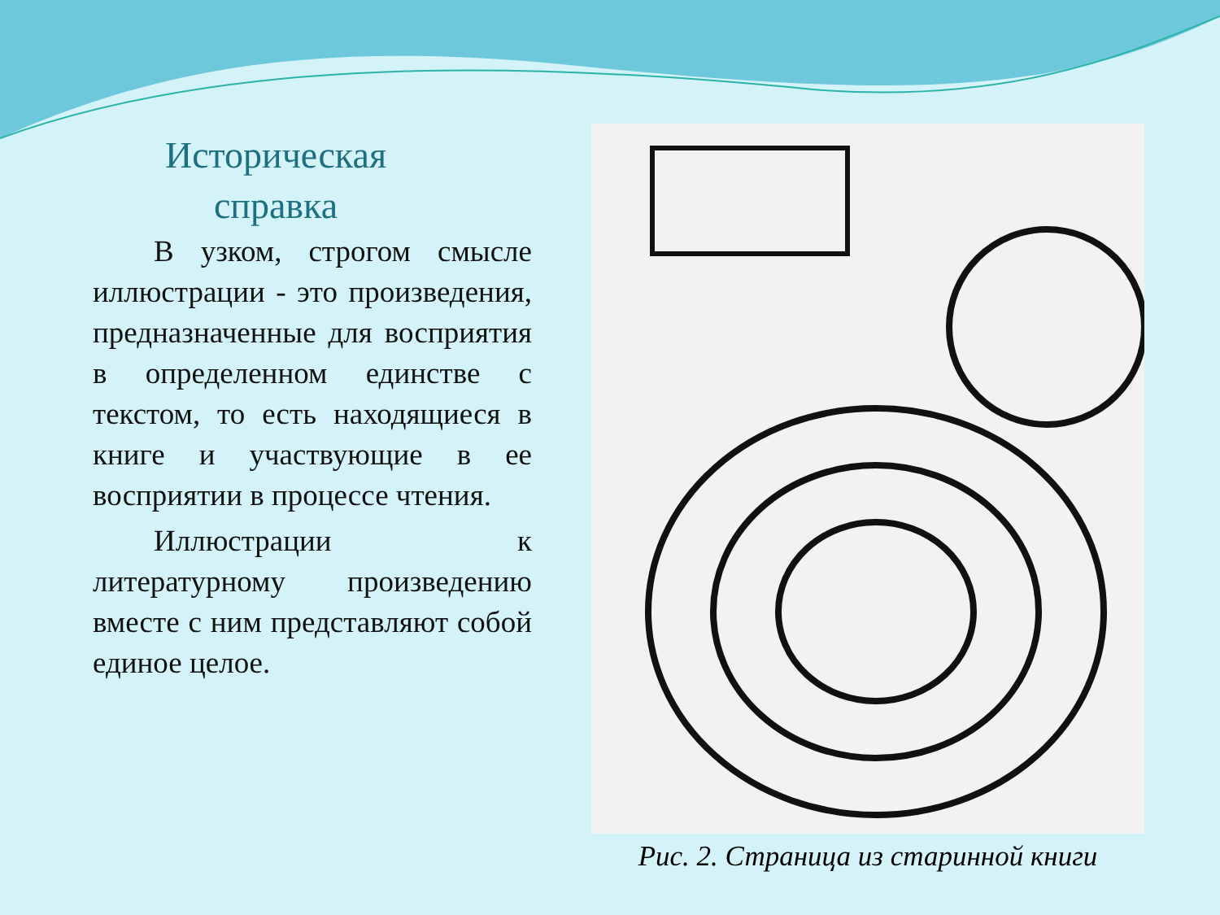Историческая
справка
В узком, строгом смысле иллюстрации - это произведения, предназначенные для восприятия в определенном единстве с текстом, то есть находящиеся в книге и участвующие в ее восприятии в процессе чтения.
Иллюстрации к литературному произведению вместе с ним представляют собой единое целое.
Рис. 2. Страница из старинной книги